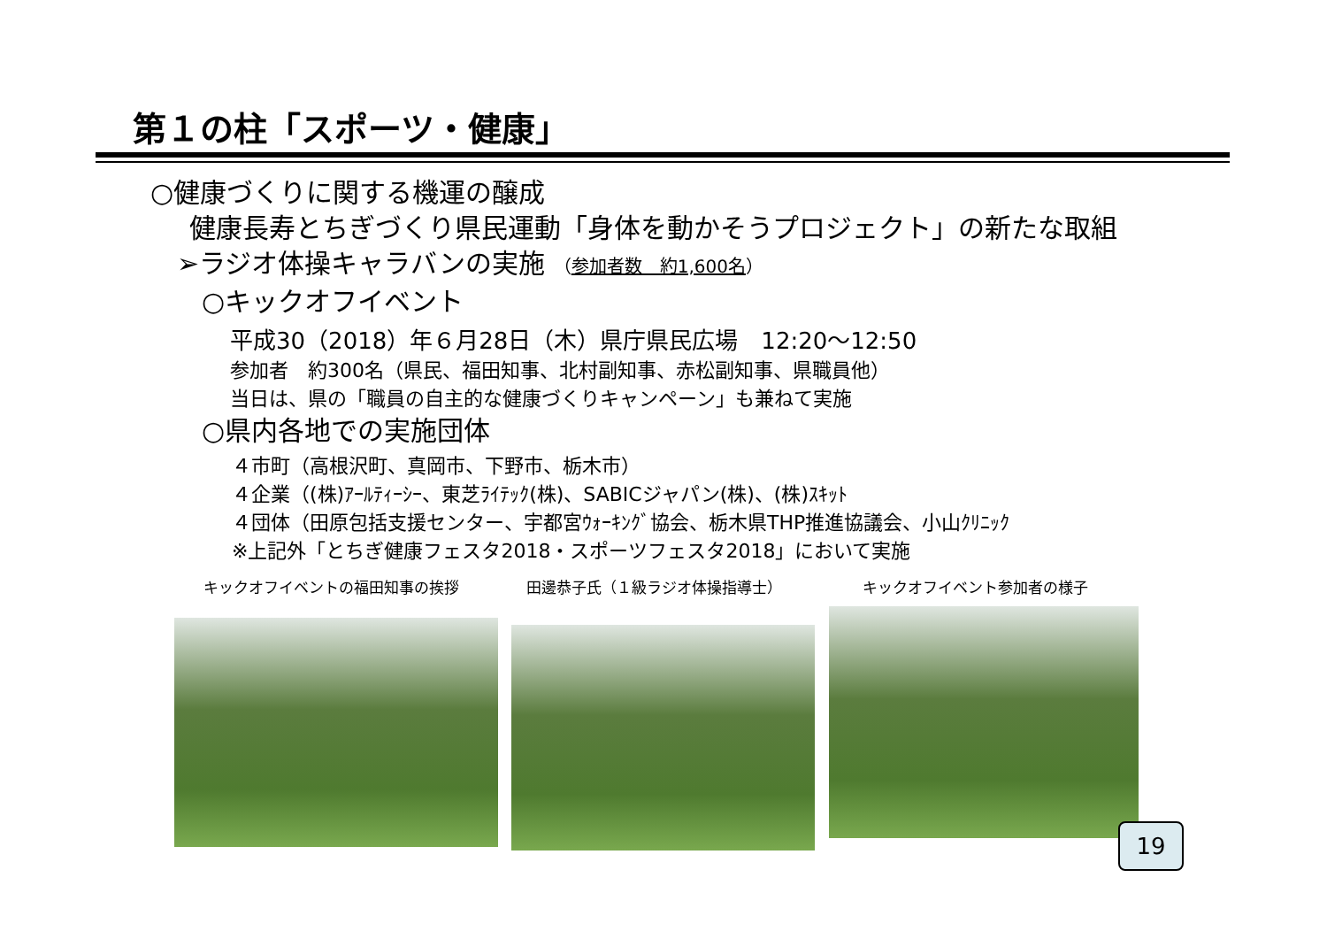第１の柱「スポーツ・健康」
○健康づくりに関する機運の醸成
健康長寿とちぎづくり県民運動「身体を動かそうプロジェクト」の新たな取組
➢ラジオ体操キャラバンの実施 （参加者数　約1,600名）
○キックオフイベント
平成30（2018）年６月28日（木）県庁県民広場　12:20～12:50
参加者　約300名（県民、福田知事、北村副知事、赤松副知事、県職員他）
当日は、県の「職員の自主的な健康づくりキャンペーン」も兼ねて実施
○県内各地での実施団体
４市町（高根沢町、真岡市、下野市、栃木市）
４企業（(株)ｱｰﾙﾃｨｰｼｰ、東芝ﾗｲﾃｯｸ(株)、SABICジャパン(株)、(株)ｽｷｯﾄ
４団体（田原包括支援センター、宇都宮ｳｫｰｷﾝｸﾞ協会、栃木県THP推進協議会、小山ｸﾘﾆｯｸ
※上記外「とちぎ健康フェスタ2018・スポーツフェスタ2018」において実施
キックオフイベントの福田知事の挨拶 田邊恭子氏（１級ラジオ体操指導士） キックオフイベント参加者の様子
19